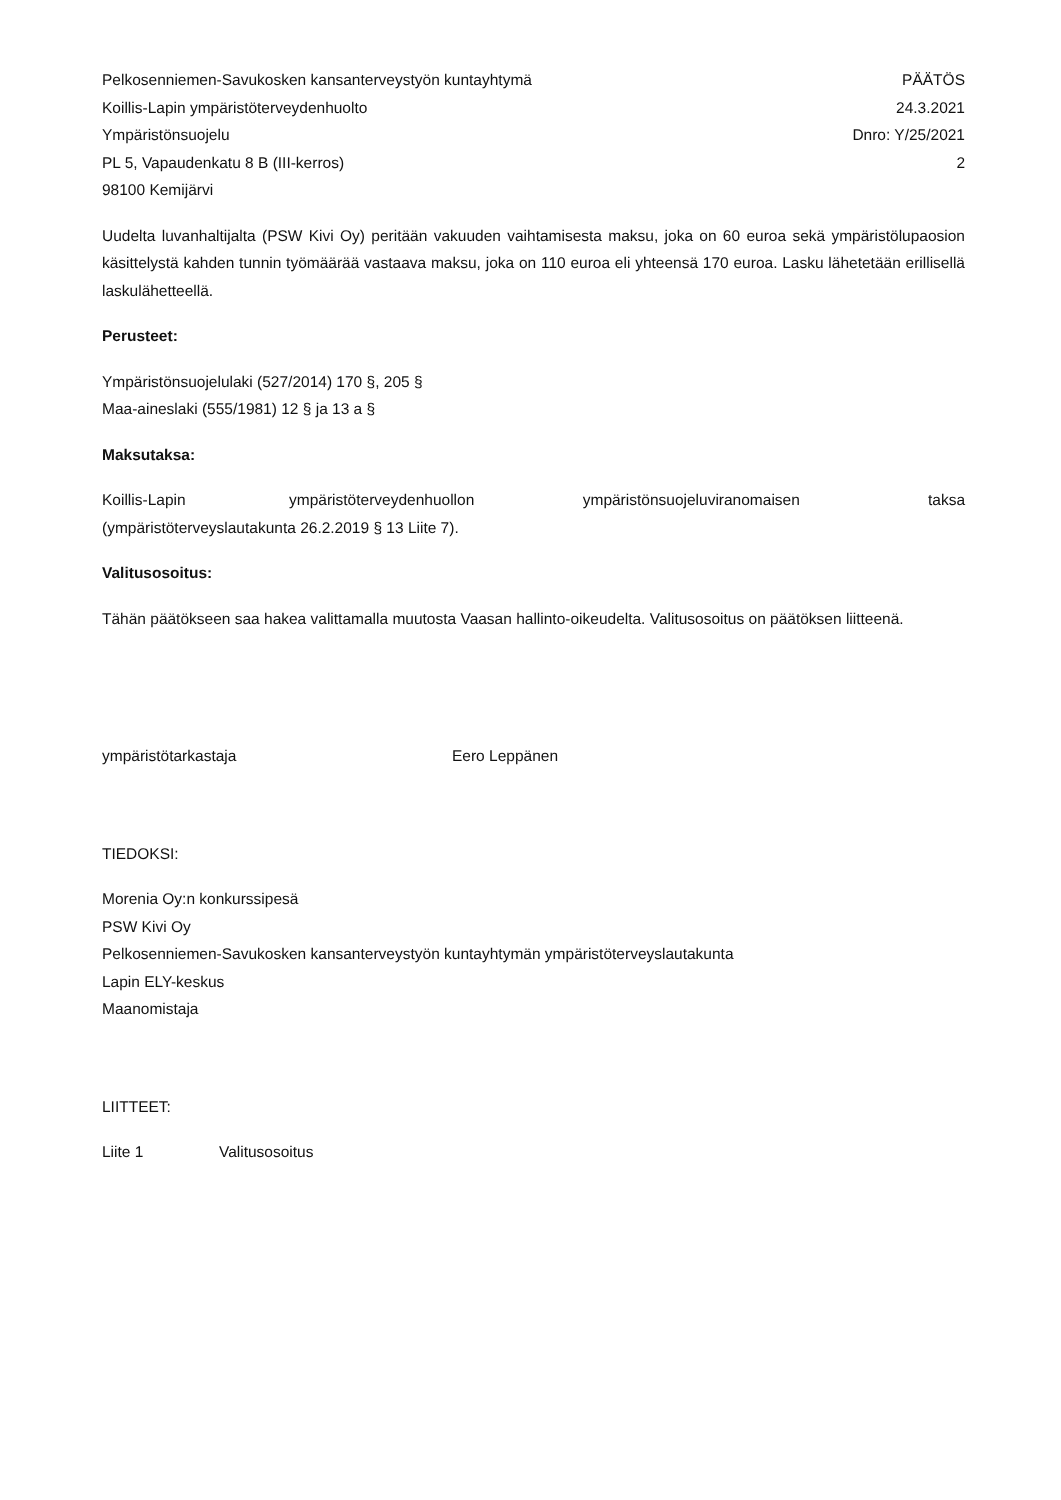Pelkosenniemen-Savukosken kansanterveystyön kuntayhtymä PÄÄTÖS
Koillis-Lapin ympäristöterveydenhuolto 24.3.2021
Ympäristönsuojelu Dnro: Y/25/2021
PL 5, Vapaudenkatu 8 B (III-kerros) 2
98100 Kemijärvi
Uudelta luvanhaltijalta (PSW Kivi Oy) peritään vakuuden vaihtamisesta maksu, joka on 60 euroa sekä ympäristölupaosion käsittelystä kahden tunnin työmäärää vastaava maksu, joka on 110 euroa eli yhteensä 170 euroa. Lasku lähetetään erillisellä laskulähetteellä.
Perusteet:
Ympäristönsuojelulaki (527/2014) 170 §, 205 §
Maa-aineslaki (555/1981) 12 § ja 13 a §
Maksutaksa:
Koillis-Lapin ympäristöterveydenhuollon ympäristönsuojeluviranomaisen taksa (ympäristöterveyslautakunta 26.2.2019 § 13 Liite 7).
Valitusosoitus:
Tähän päätökseen saa hakea valittamalla muutosta Vaasan hallinto-oikeudelta. Valitusosoitus on päätöksen liitteenä.
ympäristötarkastaja Eero Leppänen
TIEDOKSI:
Morenia Oy:n konkurssipesä
PSW Kivi Oy
Pelkosenniemen-Savukosken kansanterveystyön kuntayhtymän ympäristöterveyslautakunta
Lapin ELY-keskus
Maanomistaja
LIITTEET:
Liite 1 Valitusosoitus